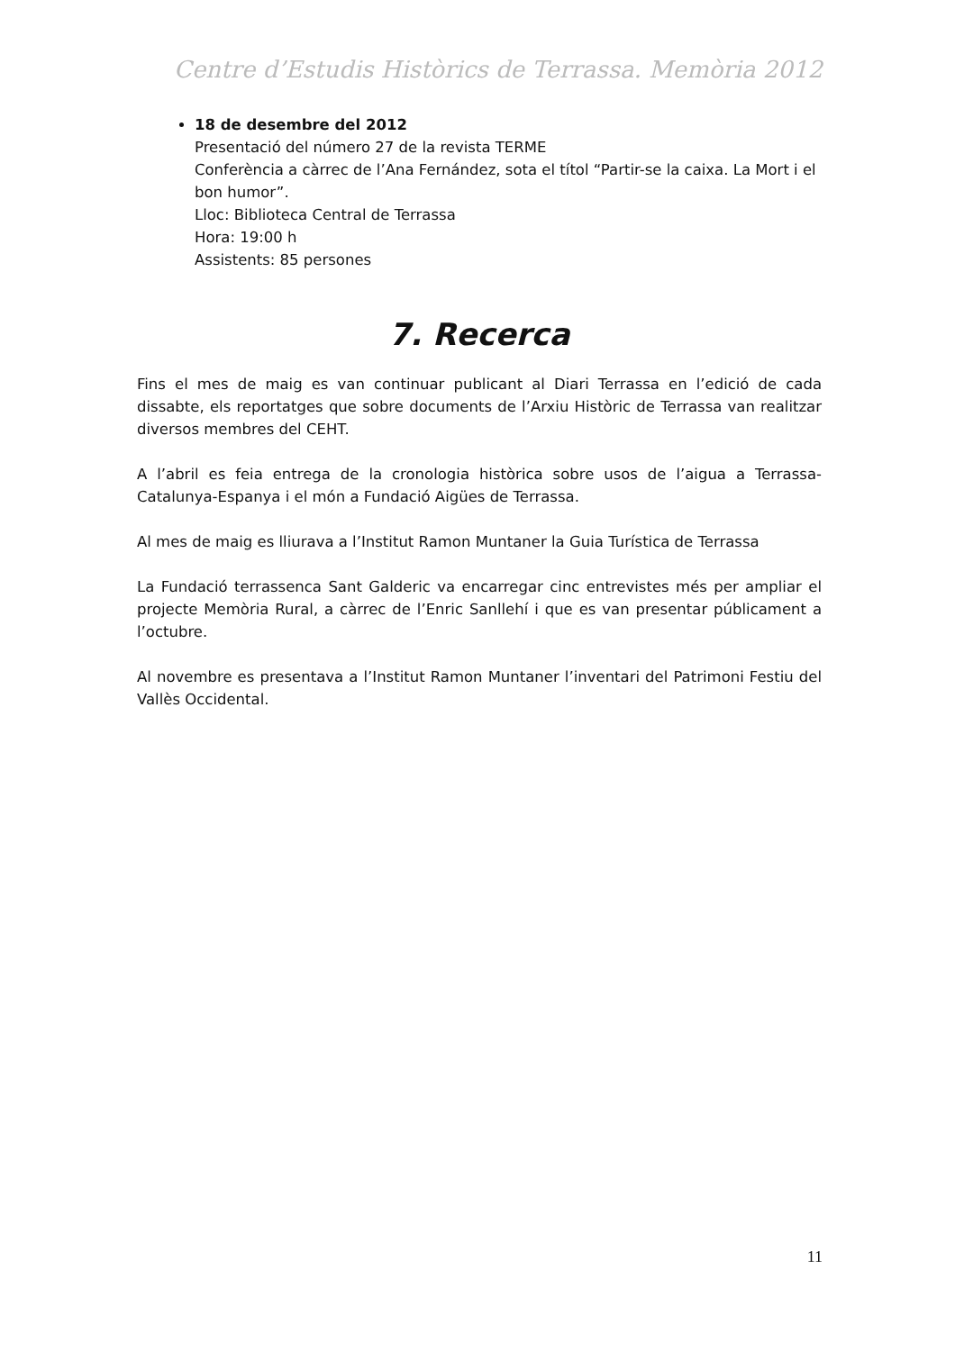Centre d’Estudis Històrics de Terrassa. Memòria 2012
18 de desembre del 2012
Presentació del número 27 de la revista TERME
Conferència a càrrec de l’Ana Fernández, sota el títol “Partir-se la caixa. La Mort i el bon humor”.
Lloc: Biblioteca Central de Terrassa
Hora: 19:00 h
Assistents: 85 persones
7. Recerca
Fins el mes de maig es van continuar publicant al Diari Terrassa en l’edició de cada dissabte, els reportatges que sobre documents de l’Arxiu Històric de Terrassa van realitzar diversos membres del CEHT.
A l’abril es feia entrega de la cronologia històrica sobre usos de l’aigua a Terrassa-Catalunya-Espanya i el món a Fundació Aigües de Terrassa.
Al mes de maig es lliurava a l’Institut Ramon Muntaner la Guia Turística de Terrassa
La Fundació terrassenca Sant Galderic va encarregar cinc entrevistes més per ampliar el projecte Memòria Rural, a càrrec de l’Enric Sanllehí i que es van presentar públicament a l’octubre.
Al novembre es presentava a l’Institut Ramon Muntaner l’inventari del Patrimoni Festiu del Vallès Occidental.
11